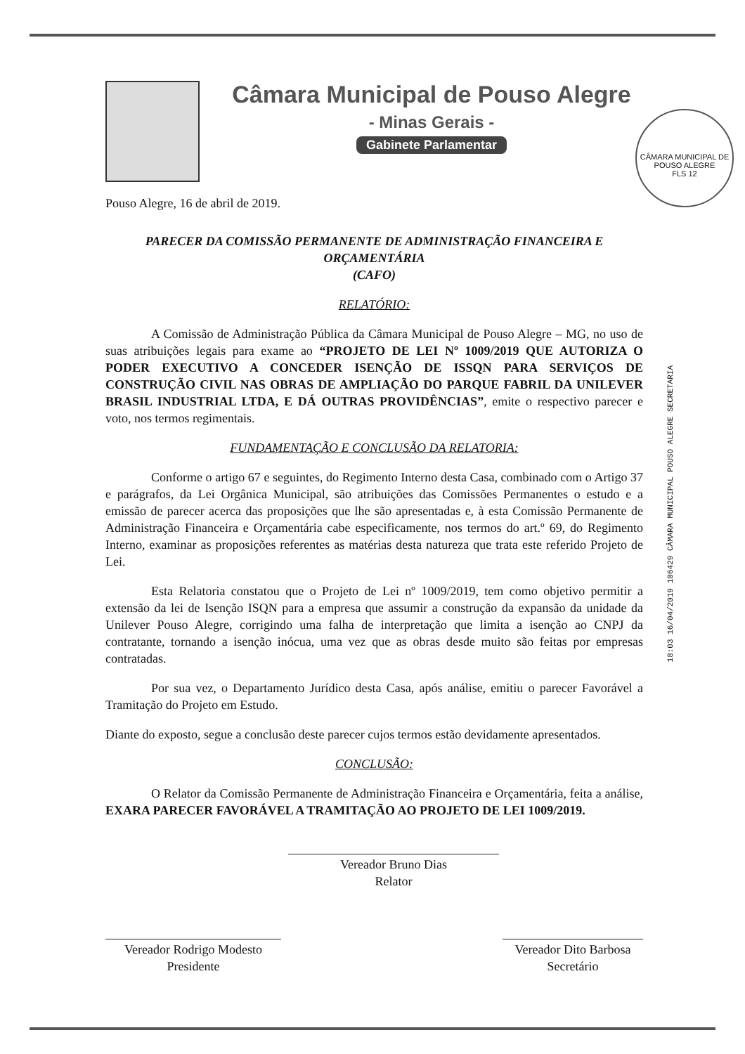Câmara Municipal de Pouso Alegre
- Minas Gerais -
Gabinete Parlamentar
CÂMARA MUNICIPAL DE POUSO ALEGRE
FLS 12
Pouso Alegre, 16 de abril de 2019.
PARECER DA COMISSÃO PERMANENTE DE ADMINISTRAÇÃO FINANCEIRA E ORÇAMENTÁRIA
(CAFO)
RELATÓRIO:
A Comissão de Administração Pública da Câmara Municipal de Pouso Alegre – MG, no uso de suas atribuições legais para exame ao “PROJETO DE LEI Nº 1009/2019 QUE AUTORIZA O PODER EXECUTIVO A CONCEDER ISENÇÃO DE ISSQN PARA SERVIÇOS DE CONSTRUÇÃO CIVIL NAS OBRAS DE AMPLIAÇÃO DO PARQUE FABRIL DA UNILEVER BRASIL INDUSTRIAL LTDA, E DÁ OUTRAS PROVIDÊNCIAS”, emite o respectivo parecer e voto, nos termos regimentais.
FUNDAMENTAÇÃO E CONCLUSÃO DA RELATORIA:
Conforme o artigo 67 e seguintes, do Regimento Interno desta Casa, combinado com o Artigo 37 e parágrafos, da Lei Orgânica Municipal, são atribuições das Comissões Permanentes o estudo e a emissão de parecer acerca das proposições que lhe são apresentadas e, à esta Comissão Permanente de Administração Financeira e Orçamentária cabe especificamente, nos termos do art.º 69, do Regimento Interno, examinar as proposições referentes as matérias desta natureza que trata este referido Projeto de Lei.
Esta Relatoria constatou que o Projeto de Lei nº 1009/2019, tem como objetivo permitir a extensão da lei de Isenção ISQN para a empresa que assumir a construção da expansão da unidade da Unilever Pouso Alegre, corrigindo uma falha de interpretação que limita a isenção ao CNPJ da contratante, tornando a isenção inócua, uma vez que as obras desde muito são feitas por empresas contratadas.
Por sua vez, o Departamento Jurídico desta Casa, após análise, emitiu o parecer Favorável a Tramitação do Projeto em Estudo.
Diante do exposto, segue a conclusão deste parecer cujos termos estão devidamente apresentados.
CONCLUSÃO:
O Relator da Comissão Permanente de Administração Financeira e Orçamentária, feita a análise, EXARA PARECER FAVORÁVEL A TRAMITAÇÃO AO PROJETO DE LEI 1009/2019.
Vereador Bruno Dias
Relator
Vereador Rodrigo Modesto
Presidente
Vereador Dito Barbosa
Secretário
18:03 16/04/2019 106429 CÂMARA MUNICIPAL POUSO ALEGRE SECRETARIA